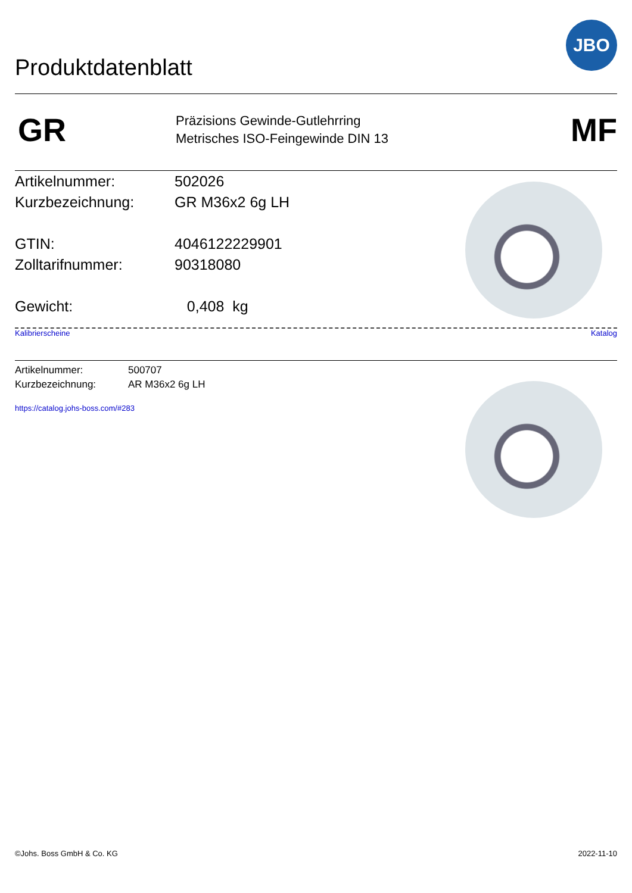JBO
Produktdatenblatt
GR
Präzisions Gewinde-Gutlehrring
Metrisches ISO-Feingewinde DIN 13
MF
Artikelnummer: 502026
Kurzbezeichnung: GR M36x2 6g LH
GTIN: 4046122229901
Zolltarifnummer: 90318080
Gewicht: 0,408 kg
Kalibrierscheine Katalog
Artikelnummer: 500707
Kurzbezeichnung: AR M36x2 6g LH
https://catalog.johs-boss.com/#283
©Johs. Boss GmbH & Co. KG 2022-11-10